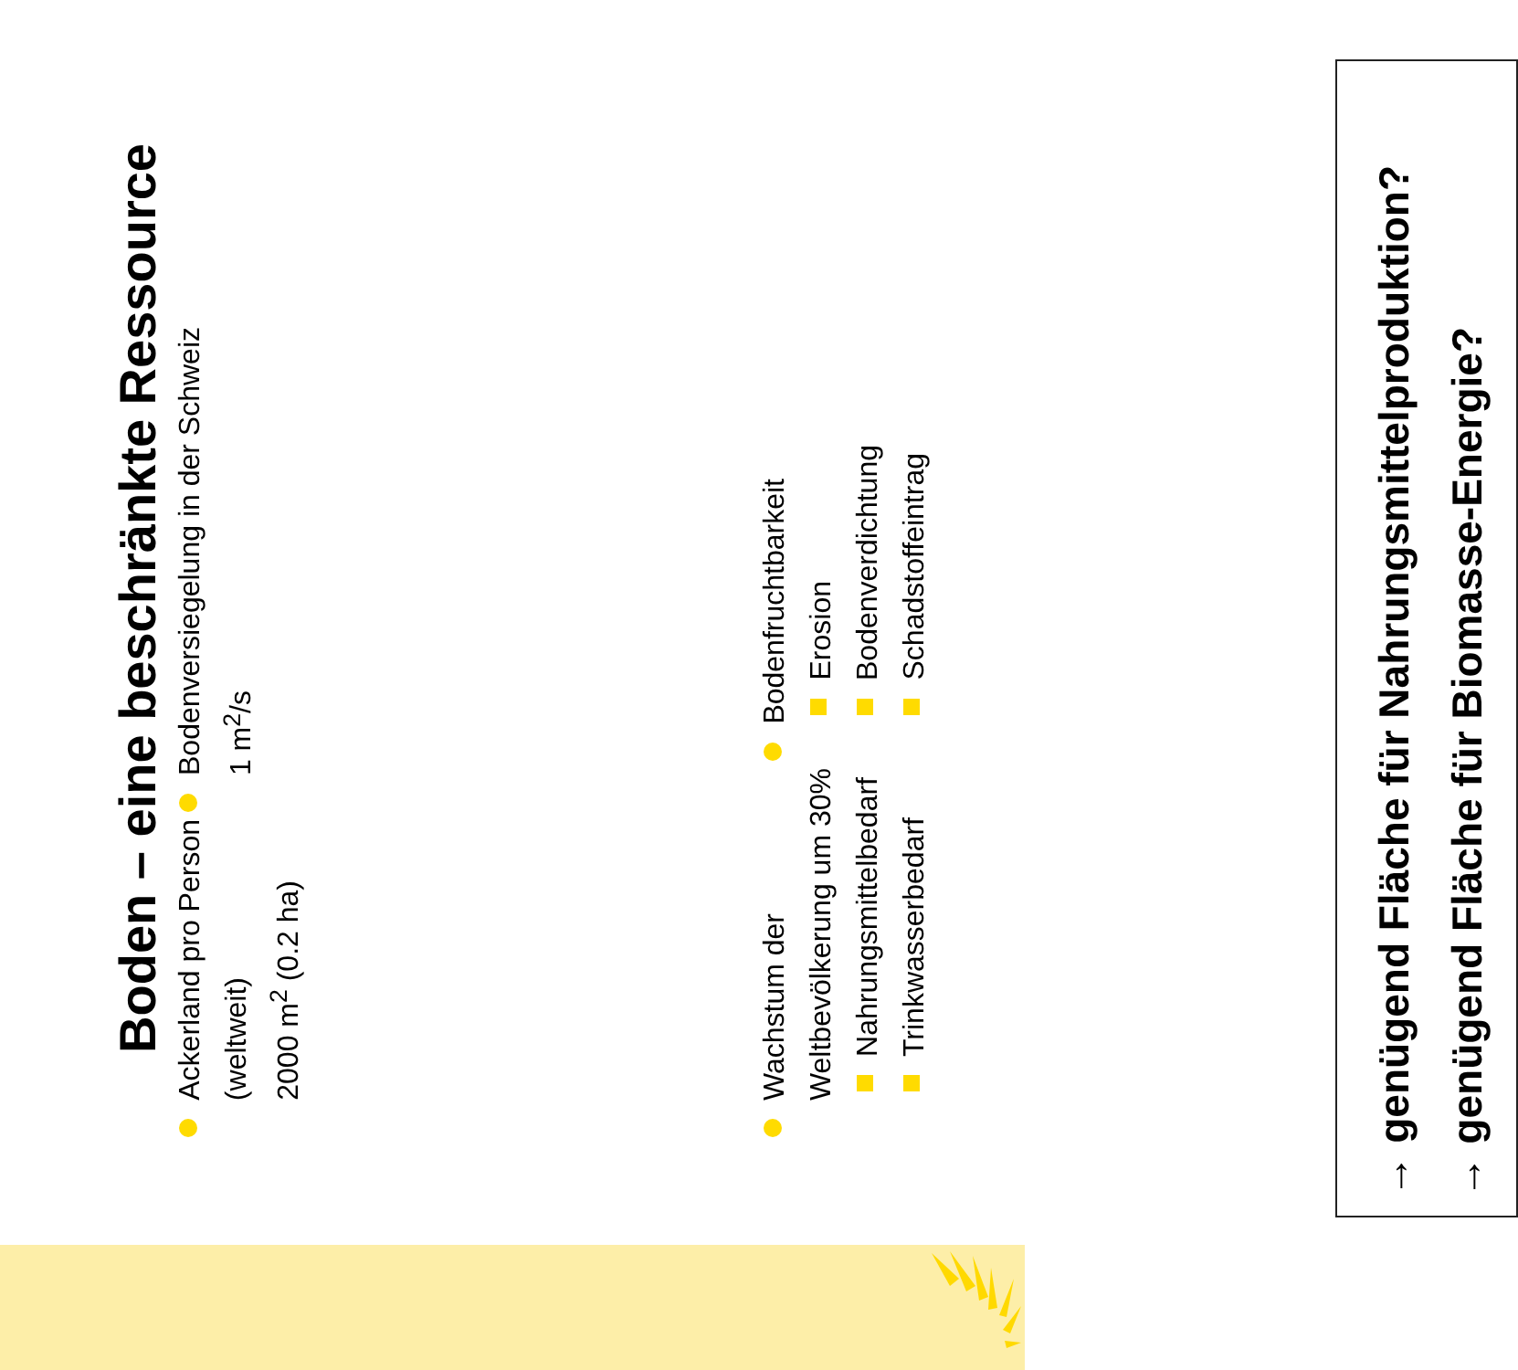Boden – eine beschränkte Ressource
Ackerland pro Person
(weltweit)
2000 m<sup>2</sup> (0.2 ha)
Bodenversiegelung in der Schweiz
1 m<sup>2</sup>/s
Wachstum der
Weltbevölkerung um 30%
Nahrungsmittelbedarf
Trinkwasserbedarf
Bodenfruchtbarkeit
Erosion
Bodenverdichtung
Schadstoffeintrag
→ genügend Fläche für Nahrungsmittelproduktion?
→ genügend Fläche für Biomasse-Energie?